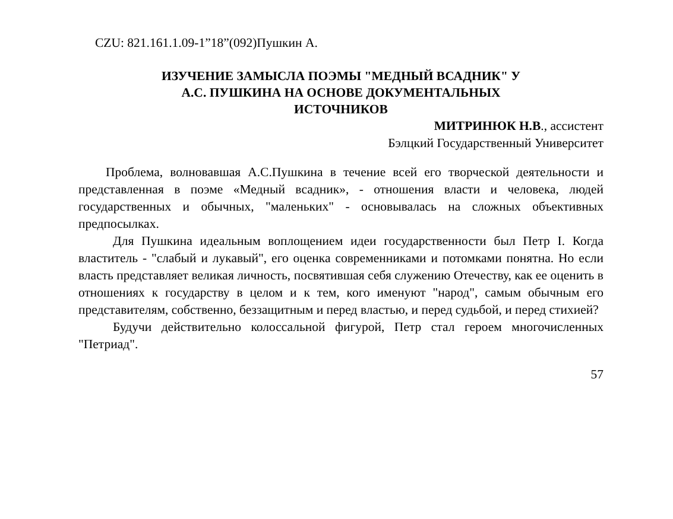CZU: 821.161.1.09-1”18”(092)Пушкин А.
ИЗУЧЕНИЕ ЗАМЫСЛА ПОЭМЫ "МЕДНЫЙ ВСАДНИК" У
А.С. ПУШКИНА НА ОСНОВЕ ДОКУМЕНТАЛЬНЫХ
ИСТОЧНИКОВ
МИТРИНЮК Н.В., ассистент
Бэлцкий Государственный Университет
Проблема, волновавшая А.С.Пушкина в течение всей его творческой деятельности и представленная в поэме «Медный всадник», - отношения власти и человека, людей государственных и обычных, "маленьких" - основывалась на сложных объективных предпосылках.
Для Пушкина идеальным воплощением идеи государственности был Петр I. Когда властитель - "слабый и лукавый", его оценка современниками и потомками понятна. Но если власть представляет великая личность, посвятившая себя служению Отечеству, как ее оценить в отношениях к государству в целом и к тем, кого именуют "народ", самым обычным его представителям, собственно, беззащитным и перед властью, и перед судьбой, и перед стихией?
Будучи действительно колоссальной фигурой, Петр стал героем многочисленных "Петриад".
57